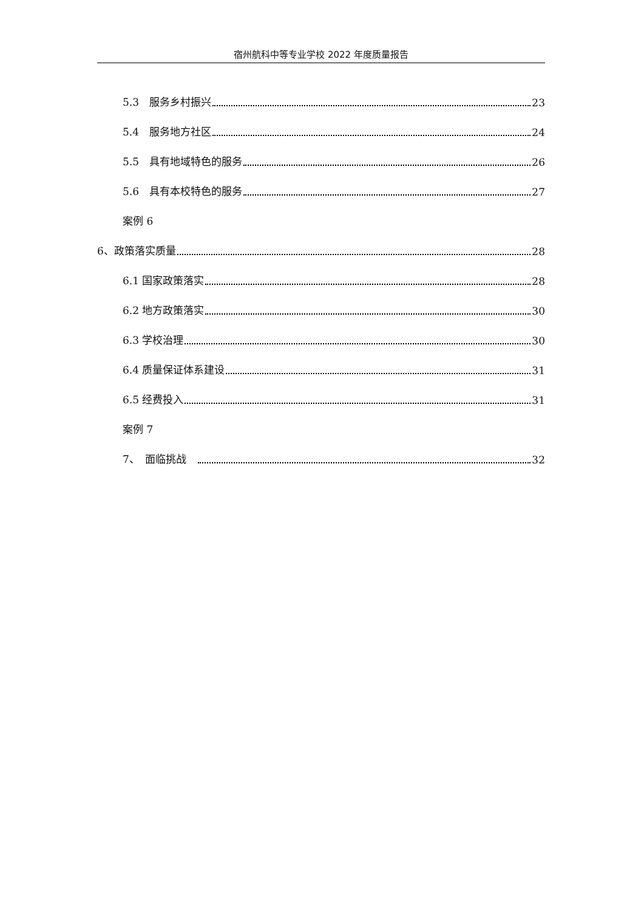宿州航科中等专业学校 2022 年度质量报告
5.3　服务乡村振兴 23
5.4　服务地方社区 24
5.5　具有地域特色的服务 26
5.6　具有本校特色的服务 27
案例 6
6、政策落实质量 28
6.1 国家政策落实 28
6.2 地方政策落实 30
6.3 学校治理 30
6.4 质量保证体系建设 31
6.5 经费投入 31
案例 7
7、　面临挑战　 32